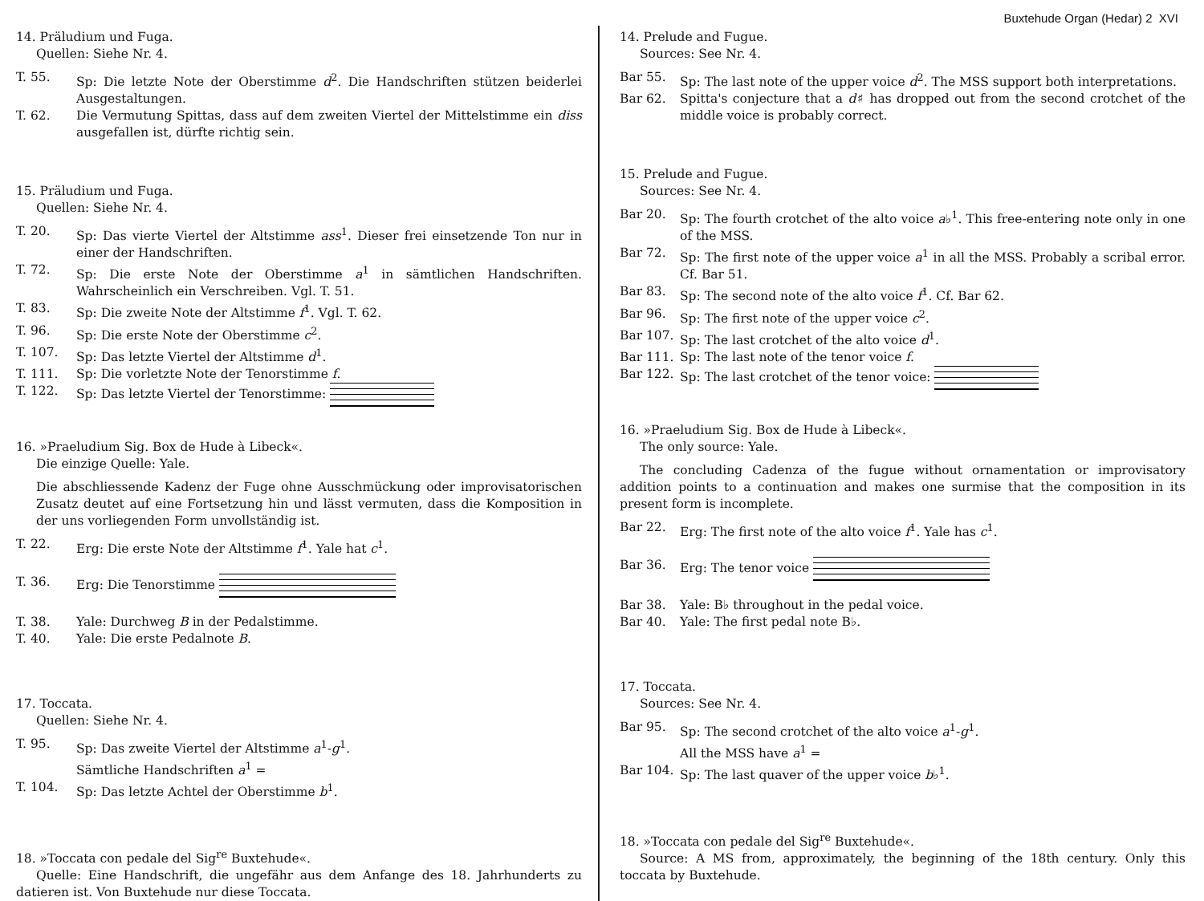Buxtehude Organ (Hedar) 2 XVI
14. Präludium und Fuga.
Quellen: Siehe Nr. 4.
T. 55. Sp: Die letzte Note der Oberstimme d<sup>2</sup>. Die Handschriften stützen beiderlei Ausgestaltungen.
T. 62. Die Vermutung Spittas, dass auf dem zweiten Viertel der Mittelstimme ein diss ausgefallen ist, dürfte richtig sein.
15. Präludium und Fuga.
Quellen: Siehe Nr. 4.
T. 20. Sp: Das vierte Viertel der Altstimme ass<sup>1</sup>. Dieser frei einsetzende Ton nur in einer der Handschriften.
T. 72. Sp: Die erste Note der Oberstimme a<sup>1</sup> in sämtlichen Handschriften. Wahrscheinlich ein Verschreiben. Vgl. T. 51.
T. 83. Sp: Die zweite Note der Altstimme f<sup>1</sup>. Vgl. T. 62.
T. 96. Sp: Die erste Note der Oberstimme c<sup>2</sup>.
T. 107. Sp: Das letzte Viertel der Altstimme d<sup>1</sup>.
T. 111. Sp: Die vorletzte Note der Tenorstimme f.
T. 122. Sp: Das letzte Viertel der Tenorstimme:
16. »Praeludium Sig. Box de Hude à Libeck«.
Die einzige Quelle: Yale.
Die abschliessende Kadenz der Fuge ohne Ausschmückung oder improvisatorischen Zusatz deutet auf eine Fortsetzung hin und lässt vermuten, dass die Komposition in der uns vorliegenden Form unvollständig ist.
T. 22. Erg: Die erste Note der Altstimme f<sup>1</sup>. Yale hat c<sup>1</sup>.
T. 36. Erg: Die Tenorstimme
T. 38. Yale: Durchweg B in der Pedalstimme.
T. 40. Yale: Die erste Pedalnote B.
17. Toccata.
Quellen: Siehe Nr. 4.
T. 95. Sp: Das zweite Viertel der Altstimme a<sup>1</sup>-g<sup>1</sup>.
Sämtliche Handschriften a<sup>1</sup> =
T. 104. Sp: Das letzte Achtel der Oberstimme b<sup>1</sup>.
18. »Toccata con pedale del Sig<sup>re</sup> Buxtehude«.
Quelle: Eine Handschrift, die ungefähr aus dem Anfange des 18. Jahrhunderts zu datieren ist. Von Buxtehude nur diese Toccata.
14. Prelude and Fugue.
Sources: See Nr. 4.
Bar 55. Sp: The last note of the upper voice d<sup>2</sup>. The MSS support both interpretations.
Bar 62. Spitta's conjecture that a d♯ has dropped out from the second crotchet of the middle voice is probably correct.
15. Prelude and Fugue.
Sources: See Nr. 4.
Bar 20. Sp: The fourth crotchet of the alto voice a♭<sup>1</sup>. This free-entering note only in one of the MSS.
Bar 72. Sp: The first note of the upper voice a<sup>1</sup> in all the MSS. Probably a scribal error. Cf. Bar 51.
Bar 83. Sp: The second note of the alto voice f<sup>1</sup>. Cf. Bar 62.
Bar 96. Sp: The first note of the upper voice c<sup>2</sup>.
Bar 107. Sp: The last crotchet of the alto voice d<sup>1</sup>.
Bar 111. Sp: The last note of the tenor voice f.
Bar 122. Sp: The last crotchet of the tenor voice:
16. »Praeludium Sig. Box de Hude à Libeck«.
The only source: Yale.
The concluding Cadenza of the fugue without ornamentation or improvisatory addition points to a continuation and makes one surmise that the composition in its present form is incomplete.
Bar 22. Erg: The first note of the alto voice f<sup>1</sup>. Yale has c<sup>1</sup>.
Bar 36. Erg: The tenor voice
Bar 38. Yale: B♭ throughout in the pedal voice.
Bar 40. Yale: The first pedal note B♭.
17. Toccata.
Sources: See Nr. 4.
Bar 95. Sp: The second crotchet of the alto voice a<sup>1</sup>-g<sup>1</sup>.
All the MSS have a<sup>1</sup> =
Bar 104. Sp: The last quaver of the upper voice b♭<sup>1</sup>.
18. »Toccata con pedale del Sig<sup>re</sup> Buxtehude«.
Source: A MS from, approximately, the beginning of the 18th century. Only this toccata by Buxtehude.